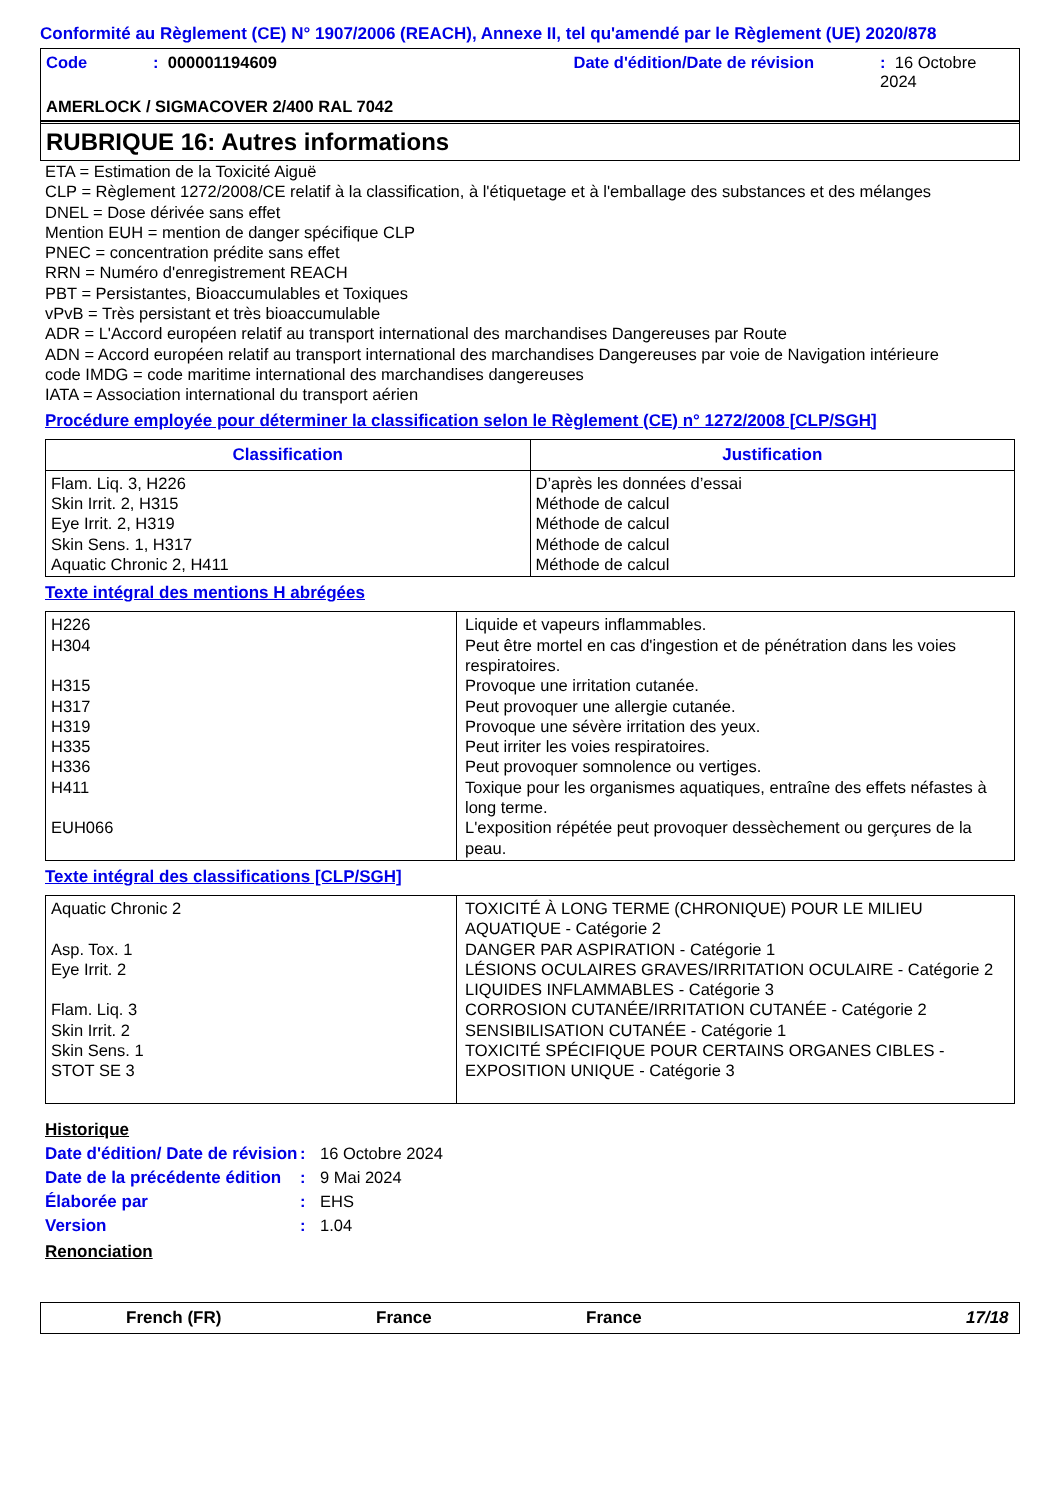Conformité au Règlement (CE) N° 1907/2006 (REACH), Annexe II, tel qu'amendé par le Règlement (UE) 2020/878
Code: 000001194609 Date d'édition/Date de révision: 16 Octobre 2024
AMERLOCK / SIGMACOVER 2/400 RAL 7042
RUBRIQUE 16: Autres informations
ETA = Estimation de la Toxicité Aiguë
CLP = Règlement 1272/2008/CE relatif à la classification, à l'étiquetage et à l'emballage des substances et des mélanges
DNEL = Dose dérivée sans effet
Mention EUH = mention de danger spécifique CLP
PNEC = concentration prédite sans effet
RRN = Numéro d'enregistrement REACH
PBT = Persistantes, Bioaccumulables et Toxiques
vPvB = Très persistant et très bioaccumulable
ADR = L'Accord européen relatif au transport international des marchandises Dangereuses par Route
ADN = Accord européen relatif au transport international des marchandises Dangereuses par voie de Navigation intérieure
code IMDG = code maritime international des marchandises dangereuses
IATA = Association international du transport aérien
Procédure employée pour déterminer la classification selon le Règlement (CE) n° 1272/2008 [CLP/SGH]
| Classification | Justification |
| --- | --- |
| Flam. Liq. 3, H226 Skin Irrit. 2, H315 Eye Irrit. 2, H319 Skin Sens. 1, H317 Aquatic Chronic 2, H411 | D’après les données d’essai Méthode de calcul Méthode de calcul Méthode de calcul Méthode de calcul |
Texte intégral des mentions H abrégées
| H226 H304 H315 H317 H319 H335 H336 H411 EUH066 | Liquide et vapeurs inflammables. Peut être mortel en cas d'ingestion et de pénétration dans les voies respiratoires. Provoque une irritation cutanée. Peut provoquer une allergie cutanée. Provoque une sévère irritation des yeux. Peut irriter les voies respiratoires. Peut provoquer somnolence ou vertiges. Toxique pour les organismes aquatiques, entraîne des effets néfastes à long terme. L'exposition répétée peut provoquer dessèchement ou gerçures de la peau. |
Texte intégral des classifications [CLP/SGH]
| Aquatic Chronic 2 Asp. Tox. 1 Eye Irrit. 2 Flam. Liq. 3 Skin Irrit. 2 Skin Sens. 1 STOT SE 3 | TOXICITÉ À LONG TERME (CHRONIQUE) POUR LE MILIEU AQUATIQUE - Catégorie 2 DANGER PAR ASPIRATION - Catégorie 1 LÉSIONS OCULAIRES GRAVES/IRRITATION OCULAIRE - Catégorie 2 LIQUIDES INFLAMMABLES - Catégorie 3 CORROSION CUTANÉE/IRRITATION CUTANÉE - Catégorie 2 SENSIBILISATION CUTANÉE - Catégorie 1 TOXICITÉ SPÉCIFIQUE POUR CERTAINS ORGANES CIBLES - EXPOSITION UNIQUE - Catégorie 3 |
Historique
Date d'édition/ Date de révision: 16 Octobre 2024
Date de la précédente édition: 9 Mai 2024
Élaborée par: EHS
Version: 1.04
Renonciation
French (FR) France France 17/18